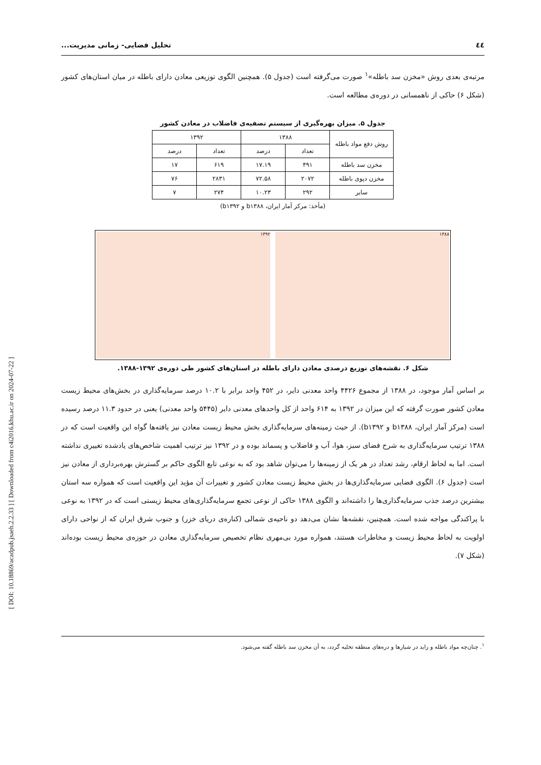[ DOI: 10.18869/acadpub.jsaeh.2.2.33 ] [ Downloaded from c4i2016.khu.ac.ir on 2024-07-22 ]
٤٤ تحلیل فضایی- زمانی مدیریت...
مرتبه‌ی بعدی روش «مخزن سد باطله»<sup>۱</sup> صورت می‌گرفته است (جدول ۵). همچنین الگوی توزیعی معادن دارای باطله در میان استان‌های کشور (شکل ۶) حاکی از ناهمسانی در دوره‌ی مطالعه است.
جدول ۵. میزان بهره‌گیری از سیستم تصفیه‌ی فاضلاب در معادن کشور
| روش دفع مواد باطله | ۱۳۸۸ | | ۱۳۹۲ | |
| --- | --- | --- | --- | --- |
| | تعداد | درصد | تعداد | درصد |
| مخزن سد باطله | ۴۹۱ | ۱۷.۱۹ | ۶۱۹ | ۱۷ |
| مخزن دپوی باطله | ۲۰۷۲ | ۷۲.۵۸ | ۲۸۳۱ | ۷۶ |
| سایر | ۲۹۲ | ۱۰.۲۳ | ۲۷۴ | ۷ |
(مأخذ: مرکز آمار ایران، b۱۳۸۸ و b۱۳۹۲)
۱۳۸۸ ۱۳۹۲
شکل ۶. نقشه‌های توزیع درصدی معادن دارای باطله در استان‌های کشور طی دوره‌ی ۱۳۹۲-۱۳۸۸.
بر اساس آمار موجود، در ۱۳۸۸ از مجموع ۴۴۲۶ واحد معدنی دایر، در ۴۵۲ واحد برابر با ۱۰.۲ درصد سرمایه‌گذاری در بخش‌های محیط زیست معادن کشور صورت گرفته که این میزان در ۱۳۹۲ به ۶۱۴ واحد از کل واحدهای معدنی دایر (۵۴۴۵ واحد معدنی) یعنی در حدود ۱۱.۳ درصد رسیده است (مرکز آمار ایران، b۱۳۸۸ و b۱۳۹۲). از حیث زمینه‌های سرمایه‌گذاری بخش محیط زیست معادن نیز یافته‌ها گواه این واقعیت است که در ۱۳۸۸ ترتیب سرمایه‌گذاری به شرح فضای سبز، هوا، آب و فاضلاب و پسماند بوده و در ۱۳۹۲ نیز ترتیب اهمیت شاخص‌های یادشده تغییری نداشته است. اما به لحاظ ارقام، رشد تعداد در هر یک از زمینه‌ها را می‌توان شاهد بود که به نوعی تابع الگوی حاکم بر گسترش بهره‌برداری از معادن نیز است (جدول ۶). الگوی فضایی سرمایه‌گذاری‌ها در بخش محیط زیست معادن کشور و تغییرات آن مؤید این واقعیت است که همواره سه استان بیشترین درصد جذب سرمایه‌گذاری‌ها را داشته‌اند و الگوی ۱۳۸۸ حاکی از نوعی تجمع سرمایه‌گذاری‌های محیط زیستی است که در ۱۳۹۲ به نوعی با پراکندگی مواجه شده است. همچنین، نقشه‌ها نشان می‌دهد دو ناحیه‌ی شمالی (کناره‌ی دریای خزر) و جنوب شرق ایران که از نواحی دارای اولویت به لحاظ محیط زیست و مخاطرات هستند، همواره مورد بی‌مهری نظام تخصیص سرمایه‌گذاری معادن در حوزه‌ی محیط زیست بوده‌اند (شکل ۷).
<sup>۱</sup>. چنان‌چه مواد باطله و زاید در شیارها و دره‌های منطقه تخلیه گردد، به آن مخزن سد باطله گفته می‌شود.